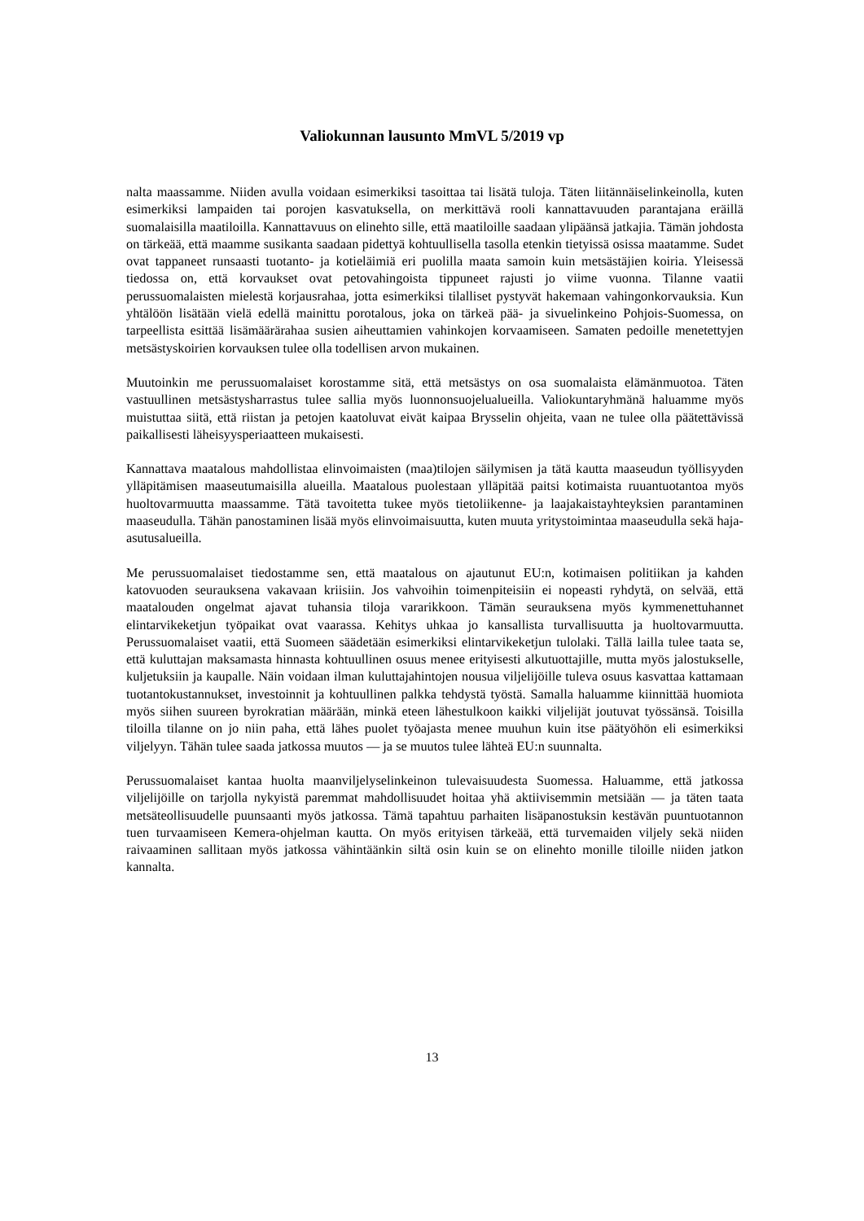Valiokunnan lausunto MmVL 5/2019 vp
nalta maassamme. Niiden avulla voidaan esimerkiksi tasoittaa tai lisätä tuloja. Täten liitännäiselinkeinolla, kuten esimerkiksi lampaiden tai porojen kasvatuksella, on merkittävä rooli kannattavuuden parantajana eräillä suomalaisilla maatiloilla. Kannattavuus on elinehto sille, että maatiloille saadaan ylipäänsä jatkajia. Tämän johdosta on tärkeää, että maamme susikanta saadaan pidettyä kohtuullisella tasolla etenkin tietyissä osissa maatamme. Sudet ovat tappaneet runsaasti tuotanto- ja kotieläimiä eri puolilla maata samoin kuin metsästäjien koiria. Yleisessä tiedossa on, että korvaukset ovat petovahingoista tippuneet rajusti jo viime vuonna. Tilanne vaatii perussuomalaisten mielestä korjausrahaa, jotta esimerkiksi tilalliset pystyvät hakemaan vahingonkorvauksia. Kun yhtälöön lisätään vielä edellä mainittu porotalous, joka on tärkeä pää- ja sivuelinkeino Pohjois-Suomessa, on tarpeellista esittää lisämäärärahaa susien aiheuttamien vahinkojen korvaamiseen. Samaten pedoille menetettyjen metsästyskoirien korvauksen tulee olla todellisen arvon mukainen.
Muutoinkin me perussuomalaiset korostamme sitä, että metsästys on osa suomalaista elämänmuotoa. Täten vastuullinen metsästysharrastus tulee sallia myös luonnonsuojelualueilla. Valiokuntaryhmänä haluamme myös muistuttaa siitä, että riistan ja petojen kaatoluvat eivät kaipaa Brysselin ohjeita, vaan ne tulee olla päätettävissä paikallisesti läheisyysperiaatteen mukaisesti.
Kannattava maatalous mahdollistaa elinvoimaisten (maa)tilojen säilymisen ja tätä kautta maaseudun työllisyyden ylläpitämisen maaseutumaisilla alueilla. Maatalous puolestaan ylläpitää paitsi kotimaista ruuantuotantoa myös huoltovarmuutta maassamme. Tätä tavoitetta tukee myös tietoliikenne- ja laajakaistayhteyksien parantaminen maaseudulla. Tähän panostaminen lisää myös elinvoimaisuutta, kuten muuta yritystoimintaa maaseudulla sekä haja-asutusalueilla.
Me perussuomalaiset tiedostamme sen, että maatalous on ajautunut EU:n, kotimaisen politiikan ja kahden katovuoden seurauksena vakavaan kriisiin. Jos vahvoihin toimenpiteisiin ei nopeasti ryhdytä, on selvää, että maatalouden ongelmat ajavat tuhansia tiloja vararikkoon. Tämän seurauksena myös kymmenettuhannet elintarvikeketjun työpaikat ovat vaarassa. Kehitys uhkaa jo kansallista turvallisuutta ja huoltovarmuutta. Perussuomalaiset vaatii, että Suomeen säädetään esimerkiksi elintarvikeketjun tulolaki. Tällä lailla tulee taata se, että kuluttajan maksamasta hinnasta kohtuullinen osuus menee erityisesti alkutuottajille, mutta myös jalostukselle, kuljetuksiin ja kaupalle. Näin voidaan ilman kuluttajahintojen nousua viljelijöille tuleva osuus kasvattaa kattamaan tuotantokustannukset, investoinnit ja kohtuullinen palkka tehdystä työstä. Samalla haluamme kiinnittää huomiota myös siihen suureen byrokratian määrään, minkä eteen lähestulkoon kaikki viljelijät joutuvat työssänsä. Toisilla tiloilla tilanne on jo niin paha, että lähes puolet työajasta menee muuhun kuin itse päätyöhön eli esimerkiksi viljelyyn. Tähän tulee saada jatkossa muutos — ja se muutos tulee lähteä EU:n suunnalta.
Perussuomalaiset kantaa huolta maanviljelyselinkeinon tulevaisuudesta Suomessa. Haluamme, että jatkossa viljelijöille on tarjolla nykyistä paremmat mahdollisuudet hoitaa yhä aktiivisemmin metsiään — ja täten taata metsäteollisuudelle puunsaanti myös jatkossa. Tämä tapahtuu parhaiten lisäpanostuksin kestävän puuntuotannon tuen turvaamiseen Kemera-ohjelman kautta. On myös erityisen tärkeää, että turvemaiden viljely sekä niiden raivaaminen sallitaan myös jatkossa vähintäänkin siltä osin kuin se on elinehto monille tiloille niiden jatkon kannalta.
13